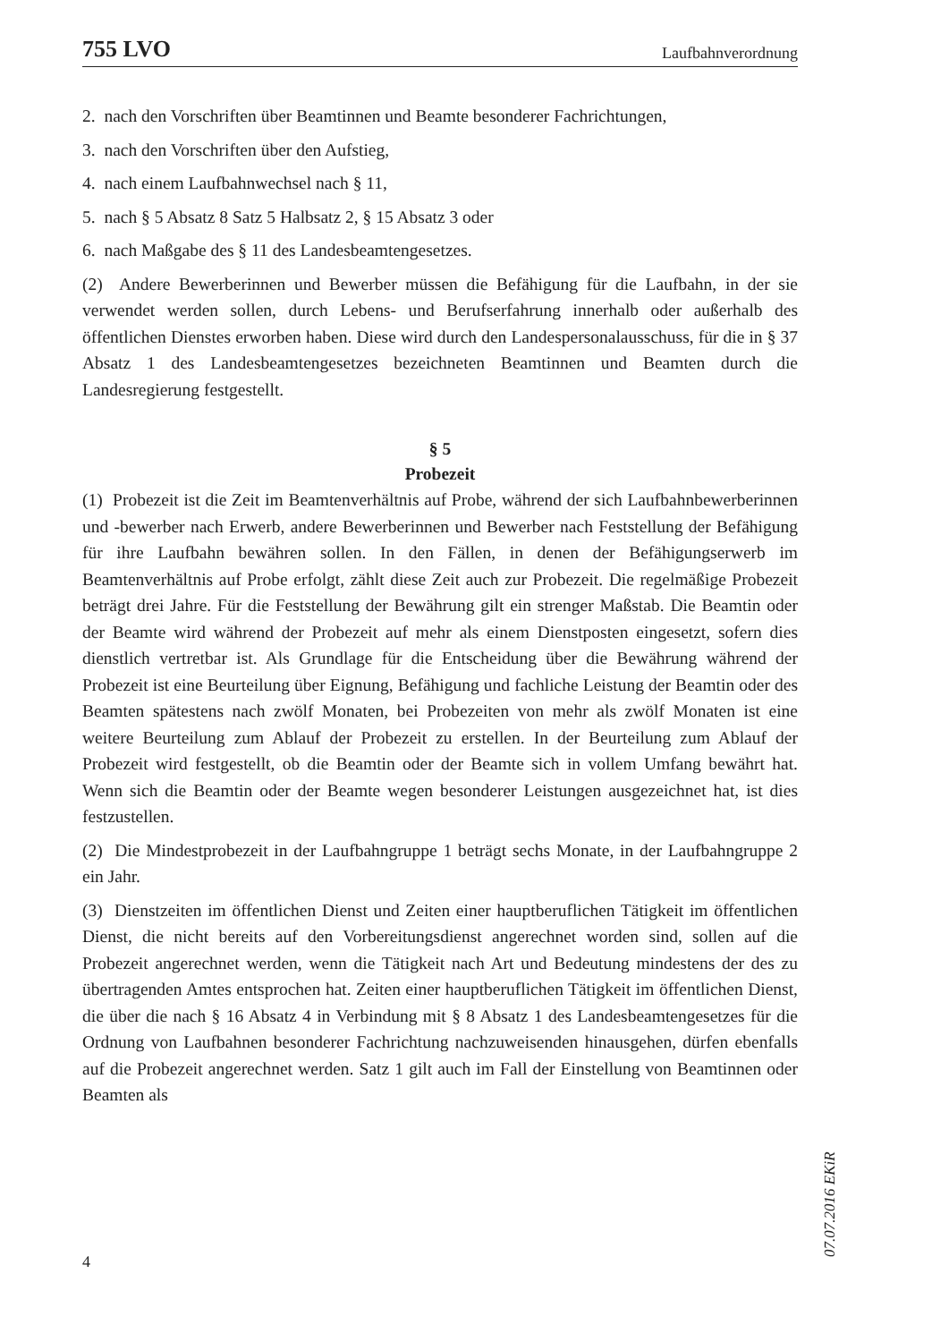755 LVO Laufbahnverordnung
2. nach den Vorschriften über Beamtinnen und Beamte besonderer Fachrichtungen,
3. nach den Vorschriften über den Aufstieg,
4. nach einem Laufbahnwechsel nach § 11,
5. nach § 5 Absatz 8 Satz 5 Halbsatz 2, § 15 Absatz 3 oder
6. nach Maßgabe des § 11 des Landesbeamtengesetzes.
(2) Andere Bewerberinnen und Bewerber müssen die Befähigung für die Laufbahn, in der sie verwendet werden sollen, durch Lebens- und Berufserfahrung innerhalb oder außerhalb des öffentlichen Dienstes erworben haben. Diese wird durch den Landespersonalausschuss, für die in § 37 Absatz 1 des Landesbeamtengesetzes bezeichneten Beamtinnen und Beamten durch die Landesregierung festgestellt.
§ 5
Probezeit
(1) Probezeit ist die Zeit im Beamtenverhältnis auf Probe, während der sich Laufbahnbewerberinnen und -bewerber nach Erwerb, andere Bewerberinnen und Bewerber nach Feststellung der Befähigung für ihre Laufbahn bewähren sollen. In den Fällen, in denen der Befähigungserwerb im Beamtenverhältnis auf Probe erfolgt, zählt diese Zeit auch zur Probezeit. Die regelmäßige Probezeit beträgt drei Jahre. Für die Feststellung der Bewährung gilt ein strenger Maßstab. Die Beamtin oder der Beamte wird während der Probezeit auf mehr als einem Dienstposten eingesetzt, sofern dies dienstlich vertretbar ist. Als Grundlage für die Entscheidung über die Bewährung während der Probezeit ist eine Beurteilung über Eignung, Befähigung und fachliche Leistung der Beamtin oder des Beamten spätestens nach zwölf Monaten, bei Probezeiten von mehr als zwölf Monaten ist eine weitere Beurteilung zum Ablauf der Probezeit zu erstellen. In der Beurteilung zum Ablauf der Probezeit wird festgestellt, ob die Beamtin oder der Beamte sich in vollem Umfang bewährt hat. Wenn sich die Beamtin oder der Beamte wegen besonderer Leistungen ausgezeichnet hat, ist dies festzustellen.
(2) Die Mindestprobezeit in der Laufbahngruppe 1 beträgt sechs Monate, in der Laufbahngruppe 2 ein Jahr.
(3) Dienstzeiten im öffentlichen Dienst und Zeiten einer hauptberuflichen Tätigkeit im öffentlichen Dienst, die nicht bereits auf den Vorbereitungsdienst angerechnet worden sind, sollen auf die Probezeit angerechnet werden, wenn die Tätigkeit nach Art und Bedeutung mindestens der des zu übertragenden Amtes entsprochen hat. Zeiten einer hauptberuflichen Tätigkeit im öffentlichen Dienst, die über die nach § 16 Absatz 4 in Verbindung mit § 8 Absatz 1 des Landesbeamtengesetzes für die Ordnung von Laufbahnen besonderer Fachrichtung nachzuweisenden hinausgehen, dürfen ebenfalls auf die Probezeit angerechnet werden. Satz 1 gilt auch im Fall der Einstellung von Beamtinnen oder Beamten als
4
07.07.2016 EKiR